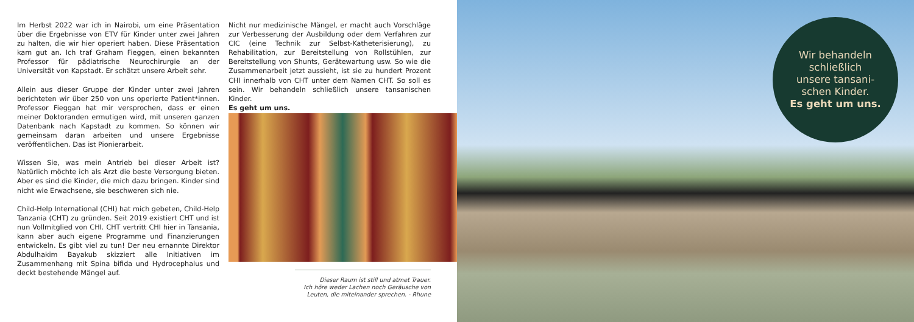Im Herbst 2022 war ich in Nairobi, um eine Präsentation über die Ergebnisse von ETV für Kinder unter zwei Jahren zu halten, die wir hier operiert haben. Diese Präsentation kam gut an. Ich traf Graham Fieggen, einen bekannten Professor für pädiatrische Neurochirurgie an der Universität von Kapstadt. Er schätzt unsere Arbeit sehr.
Allein aus dieser Gruppe der Kinder unter zwei Jahren berichteten wir über 250 von uns operierte Patient*innen. Professor Fieggan hat mir versprochen, dass er einen meiner Doktoranden ermutigen wird, mit unseren ganzen Datenbank nach Kapstadt zu kommen. So können wir gemeinsam daran arbeiten und unsere Ergebnisse veröffentlichen. Das ist Pionierarbeit.
Wissen Sie, was mein Antrieb bei dieser Arbeit ist? Natürlich möchte ich als Arzt die beste Versorgung bieten. Aber es sind die Kinder, die mich dazu bringen. Kinder sind nicht wie Erwachsene, sie beschweren sich nie.
Child-Help International (CHI) hat mich gebeten, Child-Help Tanzania (CHT) zu gründen. Seit 2019 existiert CHT und ist nun Vollmitglied von CHI. CHT vertritt CHI hier in Tansania, kann aber auch eigene Programme und Finanzierungen entwickeln. Es gibt viel zu tun! Der neu ernannte Direktor Abdulhakim Bayakub skizziert alle Initiativen im Zusammenhang mit Spina bifida und Hydrocephalus und deckt bestehende Mängel auf.
Nicht nur medizinische Mängel, er macht auch Vorschläge zur Verbesserung der Ausbildung oder dem Verfahren zur CIC (eine Technik zur Selbst-Katheterisierung), zu Rehabilitation, zur Bereitstellung von Rollstühlen, zur Bereitstellung von Shunts, Gerätewartung usw. So wie die Zusammenarbeit jetzt aussieht, ist sie zu hundert Prozent CHI innerhalb von CHT unter dem Namen CHT. So soll es sein. Wir behandeln schließlich unsere tansanischen Kinder.
Es geht um uns.
Dieser Raum ist still und atmet Trauer.
Ich höre weder Lachen noch Geräusche von Leuten, die miteinander sprechen. - Rhune
Wir behandeln
schließlich
unsere tansani-
schen Kinder.
Es geht um uns.